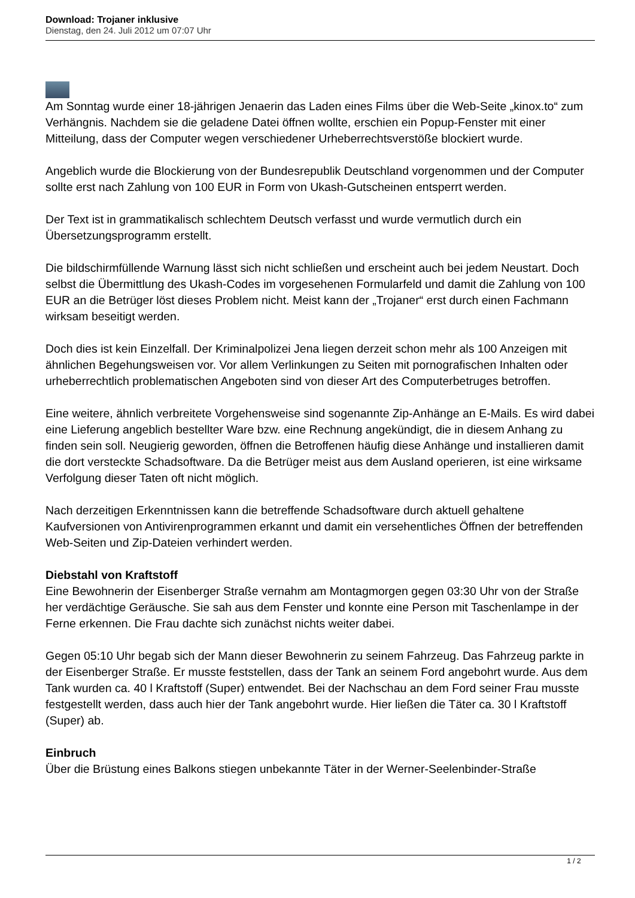Download: Trojaner inklusive
Dienstag, den 24. Juli 2012 um 07:07 Uhr
Am Sonntag wurde einer 18-jährigen Jenaerin das Laden eines Films über die Web-Seite „kinox.to“ zum Verhängnis. Nachdem sie die geladene Datei öffnen wollte, erschien ein Popup-Fenster mit einer Mitteilung, dass der Computer wegen verschiedener Urheberrechtsverstöße blockiert wurde.
Angeblich wurde die Blockierung von der Bundesrepublik Deutschland vorgenommen und der Computer sollte erst nach Zahlung von 100 EUR in Form von Ukash-Gutscheinen entsperrt werden.
Der Text ist in grammatikalisch schlechtem Deutsch verfasst und wurde vermutlich durch ein Übersetzungsprogramm erstellt.
Die bildschirmfüllende Warnung lässt sich nicht schließen und erscheint auch bei jedem Neustart. Doch selbst die Übermittlung des Ukash-Codes im vorgesehenen Formularfeld und damit die Zahlung von 100 EUR an die Betrüger löst dieses Problem nicht. Meist kann der „Trojaner“ erst durch einen Fachmann wirksam beseitigt werden.
Doch dies ist kein Einzelfall. Der Kriminalpolizei Jena liegen derzeit schon mehr als 100 Anzeigen mit ähnlichen Begehungsweisen vor. Vor allem Verlinkungen zu Seiten mit pornografischen Inhalten oder urheberrechtlich problematischen Angeboten sind von dieser Art des Computerbetruges betroffen.
Eine weitere, ähnlich verbreitete Vorgehensweise sind sogenannte Zip-Anhänge an E-Mails. Es wird dabei eine Lieferung angeblich bestellter Ware bzw. eine Rechnung angekündigt, die in diesem Anhang zu finden sein soll. Neugierig geworden, öffnen die Betroffenen häufig diese Anhänge und installieren damit die dort versteckte Schadsoftware. Da die Betrüger meist aus dem Ausland operieren, ist eine wirksame Verfolgung dieser Taten oft nicht möglich.
Nach derzeitigen Erkenntnissen kann die betreffende Schadsoftware durch aktuell gehaltene Kaufversionen von Antivirenprogrammen erkannt und damit ein versehentliches Öffnen der betreffenden Web-Seiten und Zip-Dateien verhindert werden.
Diebstahl von Kraftstoff
Eine Bewohnerin der Eisenberger Straße vernahm am Montagmorgen gegen 03:30 Uhr von der Straße her verdächtige Geräusche. Sie sah aus dem Fenster und konnte eine Person mit Taschenlampe in der Ferne erkennen. Die Frau dachte sich zunächst nichts weiter dabei.
Gegen 05:10 Uhr begab sich der Mann dieser Bewohnerin zu seinem Fahrzeug. Das Fahrzeug parkte in der Eisenberger Straße. Er musste feststellen, dass der Tank an seinem Ford angebohrt wurde. Aus dem Tank wurden ca. 40 l Kraftstoff (Super) entwendet. Bei der Nachschau an dem Ford seiner Frau musste festgestellt werden, dass auch hier der Tank angebohrt wurde. Hier ließen die Täter ca. 30 l Kraftstoff (Super) ab.
Einbruch
Über die Brüstung eines Balkons stiegen unbekannte Täter in der Werner-Seelenbinder-Straße
1 / 2